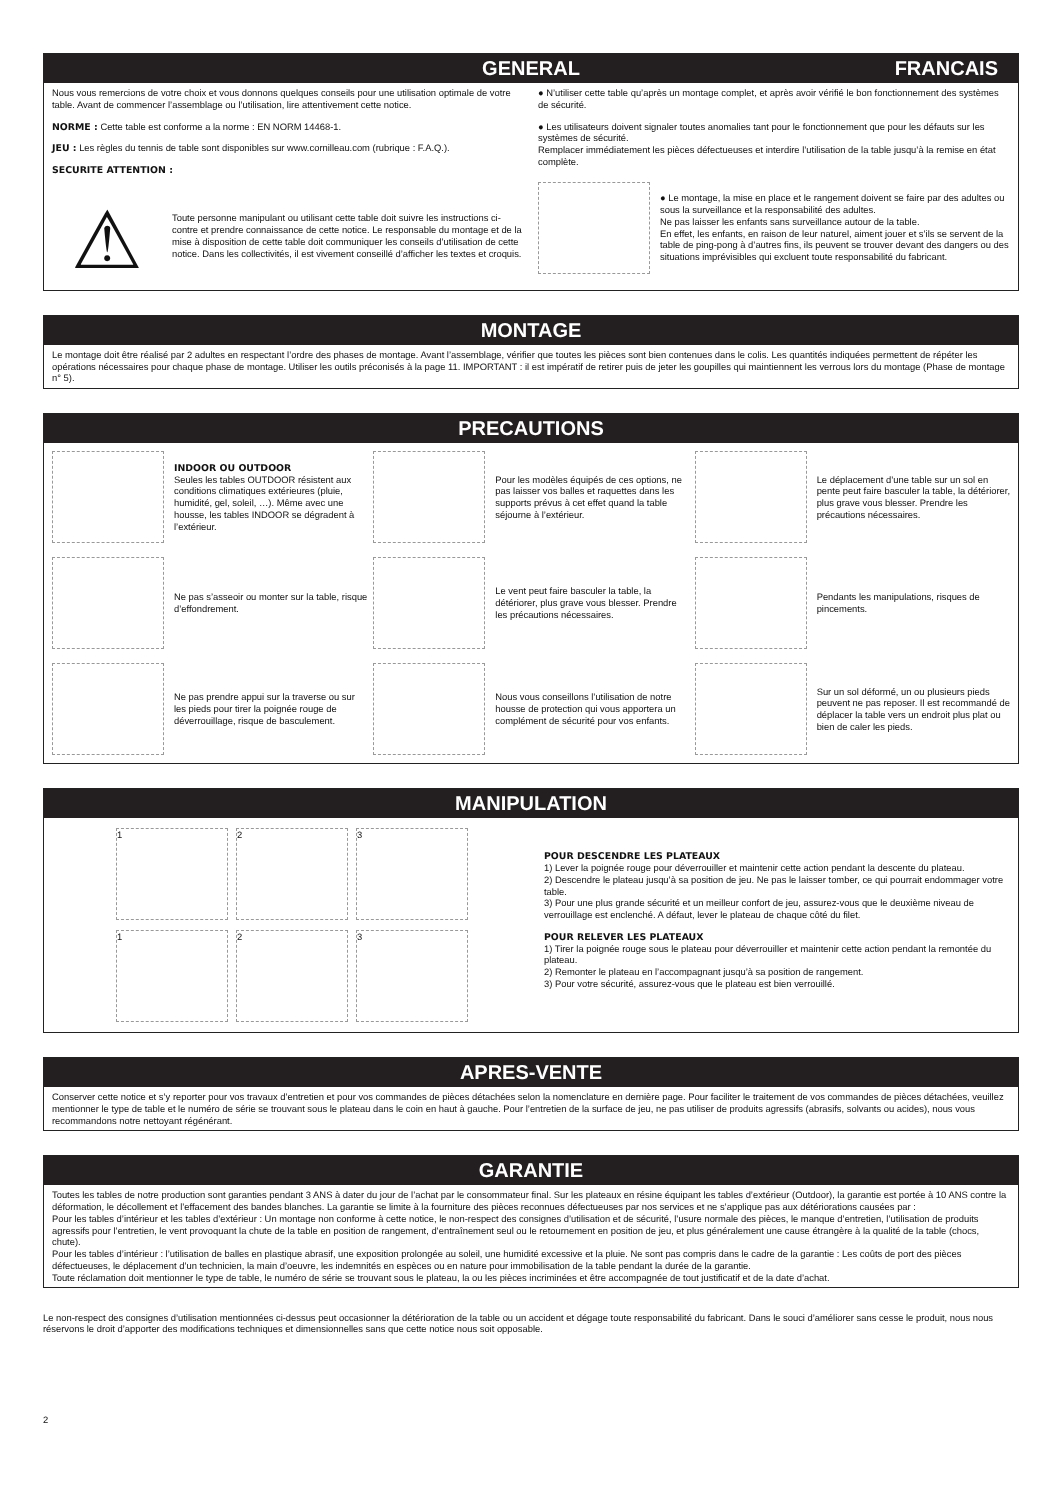GENERAL FRANCAIS
Nous vous remercions de votre choix et vous donnons quelques conseils pour une utilisation optimale de votre table. Avant de commencer l’assemblage ou l’utilisation, lire attentivement cette notice.
NORME : Cette table est conforme a la norme : EN NORM 14468-1.
JEU : Les règles du tennis de table sont disponibles sur www.cornilleau.com (rubrique : F.A.Q.).
SECURITE ATTENTION :
⚠
Toute personne manipulant ou utilisant cette table doit suivre les instructions ci-contre et prendre connaissance de cette notice. Le responsable du montage et de la mise à disposition de cette table doit communiquer les conseils d’utilisation de cette notice. Dans les collectivités, il est vivement conseillé d’afficher les textes et croquis.
● N’utiliser cette table qu’après un montage complet, et après avoir vérifié le bon fonctionnement des systèmes de sécurité.
● Les utilisateurs doivent signaler toutes anomalies tant pour le fonctionnement que pour les défauts sur les systèmes de sécurité.
Remplacer immédiatement les pièces défectueuses et interdire l’utilisation de la table jusqu’à la remise en état complète.
● Le montage, la mise en place et le rangement doivent se faire par des adultes ou sous la surveillance et la responsabilité des adultes.
Ne pas laisser les enfants sans surveillance autour de la table.
En effet, les enfants, en raison de leur naturel, aiment jouer et s’ils se servent de la table de ping-pong à d’autres fins, ils peuvent se trouver devant des dangers ou des situations imprévisibles qui excluent toute responsabilité du fabricant.
MONTAGE
Le montage doit être réalisé par 2 adultes en respectant l’ordre des phases de montage. Avant l’assemblage, vérifier que toutes les pièces sont bien contenues dans le colis. Les quantités indiquées permettent de répéter les opérations nécessaires pour chaque phase de montage. Utiliser les outils préconisés à la page 11. IMPORTANT : il est impératif de retirer puis de jeter les goupilles qui maintiennent les verrous lors du montage (Phase de montage n° 5).
PRECAUTIONS
INDOOR OU OUTDOOR
Seules les tables OUTDOOR résistent aux conditions climatiques extérieures (pluie, humidité, gel, soleil, …). Même avec une housse, les tables INDOOR se dégradent à l’extérieur.
Pour les modèles équipés de ces options, ne pas laisser vos balles et raquettes dans les supports prévus à cet effet quand la table séjourne à l’extérieur.
Le déplacement d’une table sur un sol en pente peut faire basculer la table, la détériorer, plus grave vous blesser. Prendre les précautions nécessaires.
Ne pas s’asseoir ou monter sur la table, risque d’effondrement.
Le vent peut faire basculer la table, la détériorer, plus grave vous blesser. Prendre les précautions nécessaires.
Pendants les manipulations, risques de pincements.
Ne pas prendre appui sur la traverse ou sur les pieds pour tirer la poignée rouge de déverrouillage, risque de basculement.
Nous vous conseillons l’utilisation de notre housse de protection qui vous apportera un complément de sécurité pour vos enfants.
Sur un sol déformé, un ou plusieurs pieds peuvent ne pas reposer. Il est recommandé de déplacer la table vers un endroit plus plat ou bien de caler les pieds.
MANIPULATION
1
2
3
1
2
3
POUR DESCENDRE LES PLATEAUX
1) Lever la poignée rouge pour déverrouiller et maintenir cette action pendant la descente du plateau.
2) Descendre le plateau jusqu’à sa position de jeu. Ne pas le laisser tomber, ce qui pourrait endommager votre table.
3) Pour une plus grande sécurité et un meilleur confort de jeu, assurez-vous que le deuxième niveau de verrouillage est enclenché. A défaut, lever le plateau de chaque côté du filet.
POUR RELEVER LES PLATEAUX
1) Tirer la poignée rouge sous le plateau pour déverrouiller et maintenir cette action pendant la remontée du plateau.
2) Remonter le plateau en l’accompagnant jusqu’à sa position de rangement.
3) Pour votre sécurité, assurez-vous que le plateau est bien verrouillé.
APRES-VENTE
Conserver cette notice et s’y reporter pour vos travaux d’entretien et pour vos commandes de pièces détachées selon la nomenclature en dernière page. Pour faciliter le traitement de vos commandes de pièces détachées, veuillez mentionner le type de table et le numéro de série se trouvant sous le plateau dans le coin en haut à gauche. Pour l’entretien de la surface de jeu, ne pas utiliser de produits agressifs (abrasifs, solvants ou acides), nous vous recommandons notre nettoyant régénérant.
GARANTIE
Toutes les tables de notre production sont garanties pendant 3 ANS à dater du jour de l’achat par le consommateur final. Sur les plateaux en résine équipant les tables d’extérieur (Outdoor), la garantie est portée à 10 ANS contre la déformation, le décollement et l’effacement des bandes blanches. La garantie se limite à la fourniture des pièces reconnues défectueuses par nos services et ne s’applique pas aux détériorations causées par :
Pour les tables d’intérieur et les tables d’extérieur : Un montage non conforme à cette notice, le non-respect des consignes d’utilisation et de sécurité, l’usure normale des pièces, le manque d’entretien, l’utilisation de produits agressifs pour l’entretien, le vent provoquant la chute de la table en position de rangement, d’entraînement seul ou le retournement en position de jeu, et plus généralement une cause étrangère à la qualité de la table (chocs, chute).
Pour les tables d’intérieur : l’utilisation de balles en plastique abrasif, une exposition prolongée au soleil, une humidité excessive et la pluie. Ne sont pas compris dans le cadre de la garantie : Les coûts de port des pièces défectueuses, le déplacement d’un technicien, la main d’oeuvre, les indemnités en espèces ou en nature pour immobilisation de la table pendant la durée de la garantie.
Toute réclamation doit mentionner le type de table, le numéro de série se trouvant sous le plateau, la ou les pièces incriminées et être accompagnée de tout justificatif et de la date d’achat.
Le non-respect des consignes d’utilisation mentionnées ci-dessus peut occasionner la détérioration de la table ou un accident et dégage toute responsabilité du fabricant. Dans le souci d’améliorer sans cesse le produit, nous nous réservons le droit d’apporter des modifications techniques et dimensionnelles sans que cette notice nous soit opposable.
2